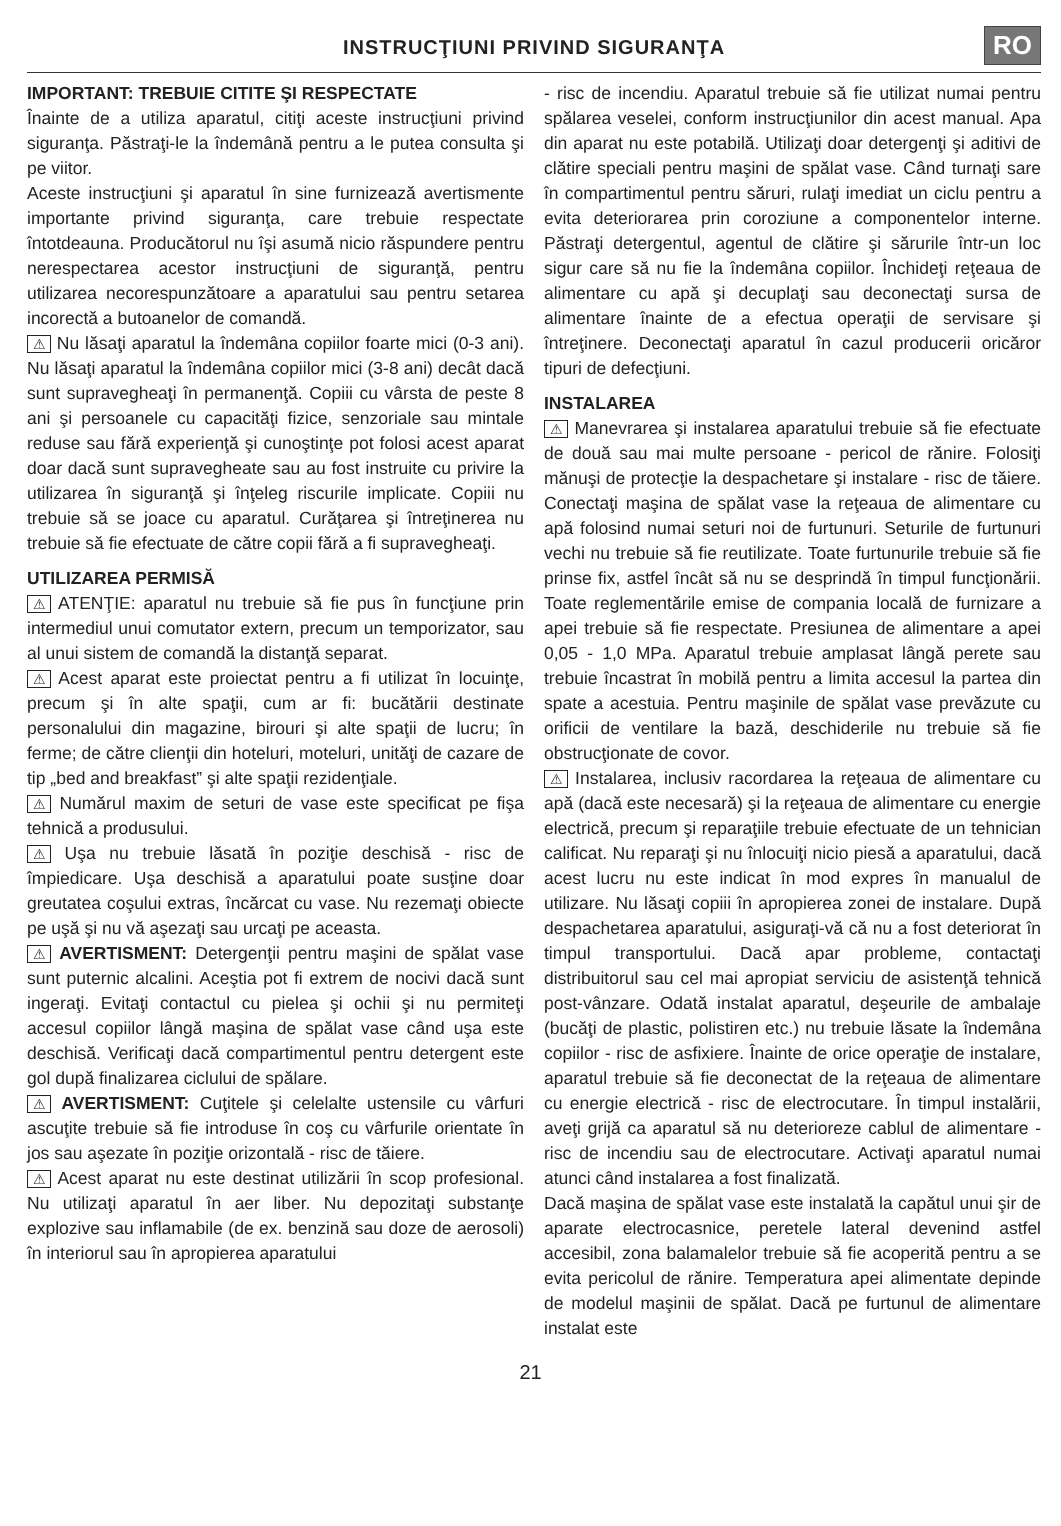INSTRUCŢIUNI PRIVIND SIGURANŢA
RO
IMPORTANT: TREBUIE CITITE ŞI RESPECTATE
Înainte de a utiliza aparatul, citiţi aceste instrucţiuni privind siguranţa. Păstraţi-le la îndemână pentru a le putea consulta şi pe viitor.
Aceste instrucţiuni şi aparatul în sine furnizează avertismente importante privind siguranţa, care trebuie respectate întotdeauna. Producătorul nu îşi asumă nicio răspundere pentru nerespectarea acestor instrucţiuni de siguranţă, pentru utilizarea necorespunzătoare a aparatului sau pentru setarea incorectă a butoanelor de comandă.
⚠ Nu lăsaţi aparatul la îndemâna copiilor foarte mici (0-3 ani). Nu lăsaţi aparatul la îndemâna copiilor mici (3-8 ani) decât dacă sunt supravegheaţi în permanenţă. Copiii cu vârsta de peste 8 ani şi persoanele cu capacităţi fizice, senzoriale sau mintale reduse sau fără experienţă şi cunoştinţe pot folosi acest aparat doar dacă sunt supravegheate sau au fost instruite cu privire la utilizarea în siguranţă şi înţeleg riscurile implicate. Copiii nu trebuie să se joace cu aparatul. Curăţarea şi întreţinerea nu trebuie să fie efectuate de către copii fără a fi supravegheaţi.
UTILIZAREA PERMISĂ
⚠ ATENŢIE: aparatul nu trebuie să fie pus în funcţiune prin intermediul unui comutator extern, precum un temporizator, sau al unui sistem de comandă la distanţă separat.
⚠ Acest aparat este proiectat pentru a fi utilizat în locuinţe, precum şi în alte spaţii, cum ar fi: bucătării destinate personalului din magazine, birouri şi alte spaţii de lucru; în ferme; de către clienţii din hoteluri, moteluri, unităţi de cazare de tip „bed and breakfast” şi alte spaţii rezidenţiale.
⚠ Numărul maxim de seturi de vase este specificat pe fişa tehnică a produsului.
⚠ Uşa nu trebuie lăsată în poziţie deschisă - risc de împiedicare. Uşa deschisă a aparatului poate susţine doar greutatea coşului extras, încărcat cu vase. Nu rezemaţi obiecte pe uşă şi nu vă aşezaţi sau urcaţi pe aceasta.
⚠ AVERTISMENT: Detergenţii pentru maşini de spălat vase sunt puternic alcalini. Aceştia pot fi extrem de nocivi dacă sunt ingeraţi. Evitaţi contactul cu pielea şi ochii şi nu permiteţi accesul copiilor lângă maşina de spălat vase când uşa este deschisă. Verificaţi dacă compartimentul pentru detergent este gol după finalizarea ciclului de spălare.
⚠ AVERTISMENT: Cuţitele şi celelalte ustensile cu vârfuri ascuţite trebuie să fie introduse în coş cu vârfurile orientate în jos sau aşezate în poziţie orizontală - risc de tăiere.
⚠ Acest aparat nu este destinat utilizării în scop profesional. Nu utilizaţi aparatul în aer liber. Nu depozitaţi substanţe explozive sau inflamabile (de ex. benzină sau doze de aerosoli) în interiorul sau în apropierea aparatului
- risc de incendiu. Aparatul trebuie să fie utilizat numai pentru spălarea veselei, conform instrucţiunilor din acest manual. Apa din aparat nu este potabilă. Utilizaţi doar detergenţi şi aditivi de clătire speciali pentru maşini de spălat vase. Când turnaţi sare în compartimentul pentru săruri, rulaţi imediat un ciclu pentru a evita deteriorarea prin coroziune a componentelor interne. Păstraţi detergentul, agentul de clătire şi sărurile într-un loc sigur care să nu fie la îndemâna copiilor. Închideţi reţeaua de alimentare cu apă şi decuplaţi sau deconectaţi sursa de alimentare înainte de a efectua operaţii de servisare şi întreţinere. Deconectaţi aparatul în cazul producerii oricăror tipuri de defecţiuni.
INSTALAREA
⚠ Manevrarea şi instalarea aparatului trebuie să fie efectuate de două sau mai multe persoane - pericol de rănire. Folosiţi mănuşi de protecţie la despachetare şi instalare - risc de tăiere. Conectaţi maşina de spălat vase la reţeaua de alimentare cu apă folosind numai seturi noi de furtunuri. Seturile de furtunuri vechi nu trebuie să fie reutilizate. Toate furtunurile trebuie să fie prinse fix, astfel încât să nu se desprindă în timpul funcţionării. Toate reglementările emise de compania locală de furnizare a apei trebuie să fie respectate. Presiunea de alimentare a apei 0,05 - 1,0 MPa. Aparatul trebuie amplasat lângă perete sau trebuie încastrat în mobilă pentru a limita accesul la partea din spate a acestuia. Pentru maşinile de spălat vase prevăzute cu orificii de ventilare la bază, deschiderile nu trebuie să fie obstrucţionate de covor.
⚠ Instalarea, inclusiv racordarea la reţeaua de alimentare cu apă (dacă este necesară) şi la reţeaua de alimentare cu energie electrică, precum şi reparaţiile trebuie efectuate de un tehnician calificat. Nu reparaţi şi nu înlocuiţi nicio piesă a aparatului, dacă acest lucru nu este indicat în mod expres în manualul de utilizare. Nu lăsaţi copiii în apropierea zonei de instalare. După despachetarea aparatului, asiguraţi-vă că nu a fost deteriorat în timpul transportului. Dacă apar probleme, contactaţi distribuitorul sau cel mai apropiat serviciu de asistenţă tehnică post-vânzare. Odată instalat aparatul, deşeurile de ambalaje (bucăţi de plastic, polistiren etc.) nu trebuie lăsate la îndemâna copiilor - risc de asfixiere. Înainte de orice operaţie de instalare, aparatul trebuie să fie deconectat de la reţeaua de alimentare cu energie electrică - risc de electrocutare. În timpul instalării, aveţi grijă ca aparatul să nu deterioreze cablul de alimentare - risc de incendiu sau de electrocutare. Activaţi aparatul numai atunci când instalarea a fost finalizată.
Dacă maşina de spălat vase este instalată la capătul unui şir de aparate electrocasnice, peretele lateral devenind astfel accesibil, zona balamalelor trebuie să fie acoperită pentru a se evita pericolul de rănire. Temperatura apei alimentate depinde de modelul maşinii de spălat. Dacă pe furtunul de alimentare instalat este
21